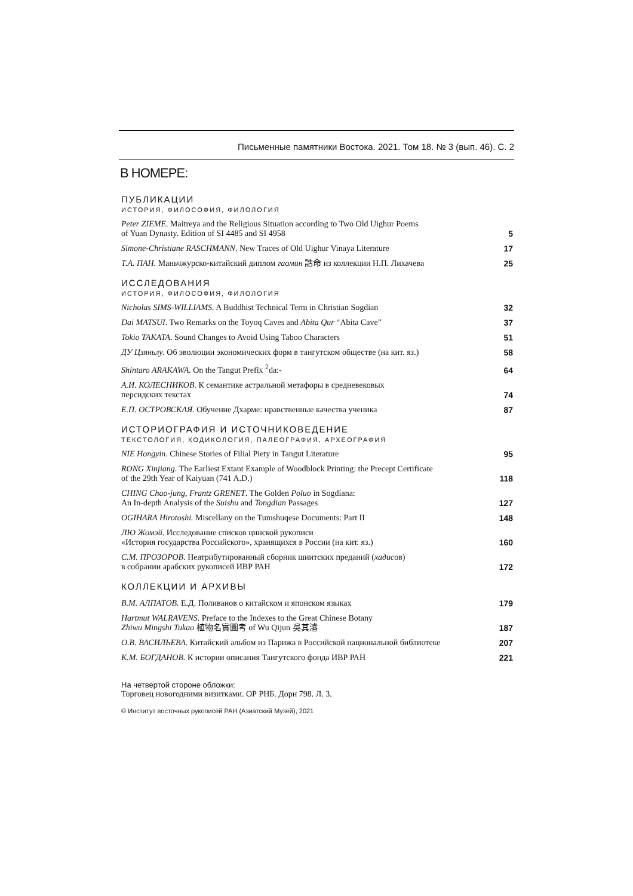Письменные памятники Востока. 2021. Том 18. № 3 (вып. 46). С. 2
В НОМЕРЕ:
ПУБЛИКАЦИИ
ИСТОРИЯ, ФИЛОСОФИЯ, ФИЛОЛОГИЯ
Peter ZIEME. Maitreya and the Religious Situation according to Two Old Uighur Poems
of Yuan Dynasty. Edition of SI 4485 and SI 4958 5
Simone-Christiane RASCHMANN. New Traces of Old Uighur Vinaya Literature 17
Т.А. ПАН. Маньчжурско-китайский диплом гаомин 誥命 из коллекции Н.П. Лихачева 25
ИССЛЕДОВАНИЯ
ИСТОРИЯ, ФИЛОСОФИЯ, ФИЛОЛОГИЯ
Nicholas SIMS-WILLIAMS. A Buddhist Technical Term in Christian Sogdian 32
Dai MATSUI. Two Remarks on the Toyoq Caves and Abita Qur “Abita Cave” 37
Tokio TAKATA. Sound Changes to Avoid Using Taboo Characters 51
ДУ Цзяньлу. Об эволюции экономических форм в тангутском обществе (на кит. яз.) 58
Shintaro ARAKAWA. On the Tangut Prefix <sup>2</sup>da:- 64
А.И. КОЛЕСНИКОВ. К семантике астральной метафоры в средневековых
персидских текстах 74
Е.П. ОСТРОВСКАЯ. Обучение Дхарме: нравственные качества ученика 87
ИСТОРИОГРАФИЯ И ИСТОЧНИКОВЕДЕНИЕ
ТЕКСТОЛОГИЯ, КОДИКОЛОГИЯ, ПАЛЕОГРАФИЯ, АРХЕОГРАФИЯ
NIE Hongyin. Chinese Stories of Filial Piety in Tangut Literature 95
RONG Xinjiang. The Earliest Extant Example of Woodblock Printing: the Precept Certificate
of the 29th Year of Kaiyuan (741 A.D.) 118
CHING Chao-jung, Frantz GRENET. The Golden Poluo in Sogdiana:
An In-depth Analysis of the Suishu and Tongdian Passages 127
OGIHARA Hirotoshi. Miscellany on the Tumshuqese Documents: Part II 148
ЛЮ Жомэй. Исследование списков цинской рукописи
«История государства Российского», хранящихся в России (на кит. яз.) 160
С.М. ПРОЗОРОВ. Неатрибутированный сборник шиитских преданий (хадисов)
в собрании арабских рукописей ИВР РАН 172
КОЛЛЕКЦИИ И АРХИВЫ
В.М. АЛПАТОВ. Е.Д. Поливанов о китайском и японском языках 179
Hartmut WALRAVENS. Preface to the Indexes to the Great Chinese Botany
Zhiwu Mingshi Tukao 植物名實圖考 of Wu Qijun 吳其濬 187
О.В. ВАСИЛЬЕВА. Китайский альбом из Парижа в Российской национальной библиотеке 207
К.М. БОГДАНОВ. К истории описания Тангутского фонда ИВР РАН 221
На четвертой стороне обложки:
Торговец новогодними визитками. ОР РНБ. Дорн 798. Л. 3.
© Институт восточных рукописей РАН (Азиатский Музей), 2021